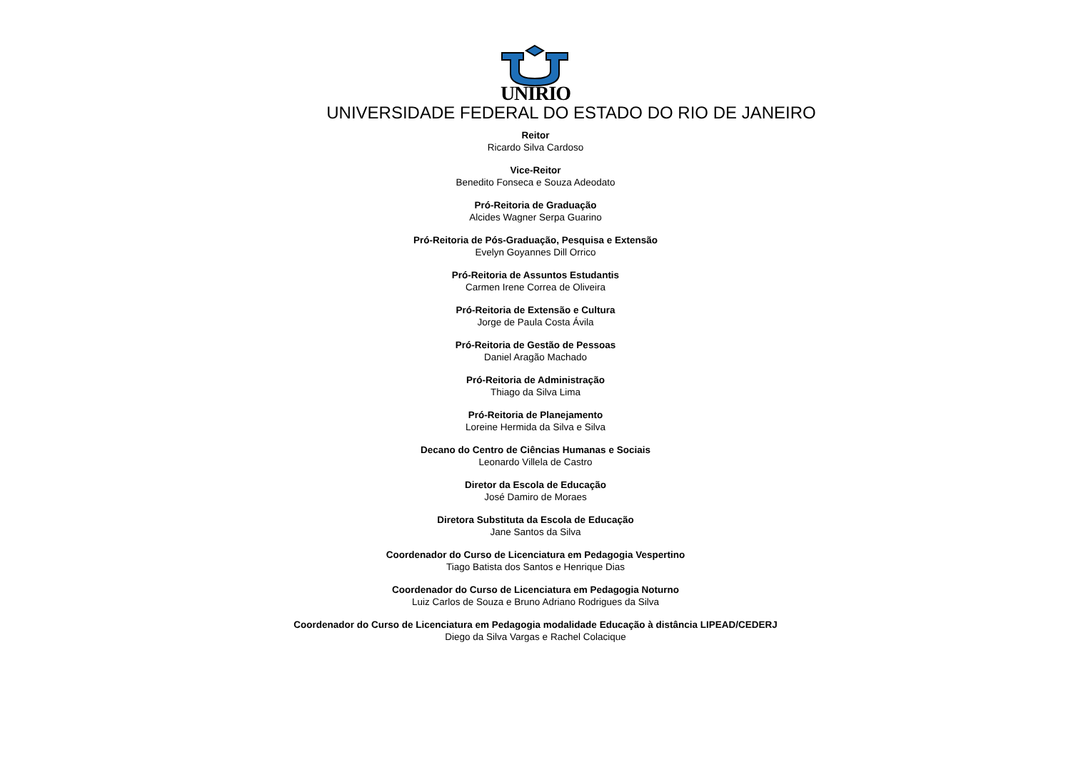UNIRIO
UNIVERSIDADE FEDERAL DO ESTADO DO RIO DE JANEIRO
Reitor
Ricardo Silva Cardoso
Vice-Reitor
Benedito Fonseca e Souza Adeodato
Pró-Reitoria de Graduação
Alcides Wagner Serpa Guarino
Pró-Reitoria de Pós-Graduação, Pesquisa e Extensão
Evelyn Goyannes Dill Orrico
Pró-Reitoria de Assuntos Estudantis
Carmen Irene Correa de Oliveira
Pró-Reitoria de Extensão e Cultura
Jorge de Paula Costa Ávila
Pró-Reitoria de Gestão de Pessoas
Daniel Aragão Machado
Pró-Reitoria de Administração
Thiago da Silva Lima
Pró-Reitoria de Planejamento
Loreine Hermida da Silva e Silva
Decano do Centro de Ciências Humanas e Sociais
Leonardo Villela de Castro
Diretor da Escola de Educação
José Damiro de Moraes
Diretora Substituta da Escola de Educação
Jane Santos da Silva
Coordenador do Curso de Licenciatura em Pedagogia Vespertino
Tiago Batista dos Santos e Henrique Dias
Coordenador do Curso de Licenciatura em Pedagogia Noturno
Luiz Carlos de Souza e Bruno Adriano Rodrigues da Silva
Coordenador do Curso de Licenciatura em Pedagogia modalidade Educação à distância LIPEAD/CEDERJ
Diego da Silva Vargas e Rachel Colacique